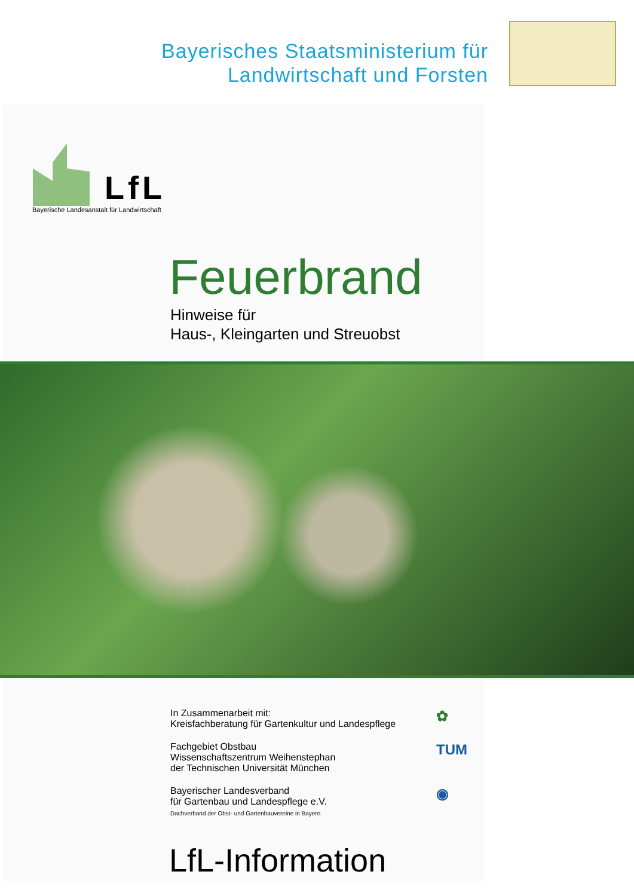Bayerisches Staatsministerium für
Landwirtschaft und Forsten
LfL
Bayerische Landesanstalt für Landwirtschaft
Feuerbrand
Hinweise für
Haus-, Kleingarten und Streuobst
In Zusammenarbeit mit:
Kreisfachberatung für Gartenkultur und Landespflege
✿
Fachgebiet Obstbau
Wissenschaftszentrum Weihenstephan
der Technischen Universität München
TUM
Bayerischer Landesverband
für Gartenbau und Landespflege e.V.
Dachverband der Obst- und Gartenbauvereine in Bayern
◉
LfL-Information